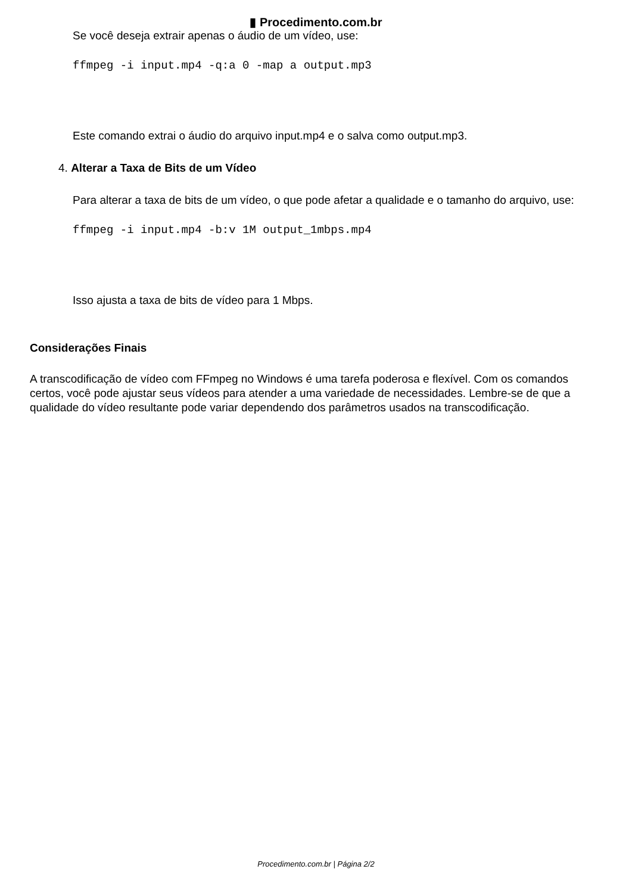▮ Procedimento.com.br
Se você deseja extrair apenas o áudio de um vídeo, use:
ffmpeg -i input.mp4 -q:a 0 -map a output.mp3
Este comando extrai o áudio do arquivo input.mp4 e o salva como output.mp3.
4. Alterar a Taxa de Bits de um Vídeo
Para alterar a taxa de bits de um vídeo, o que pode afetar a qualidade e o tamanho do arquivo, use:
ffmpeg -i input.mp4 -b:v 1M output_1mbps.mp4
Isso ajusta a taxa de bits de vídeo para 1 Mbps.
Considerações Finais
A transcodificação de vídeo com FFmpeg no Windows é uma tarefa poderosa e flexível. Com os comandos certos, você pode ajustar seus vídeos para atender a uma variedade de necessidades. Lembre-se de que a qualidade do vídeo resultante pode variar dependendo dos parâmetros usados na transcodificação.
Procedimento.com.br | Página 2/2